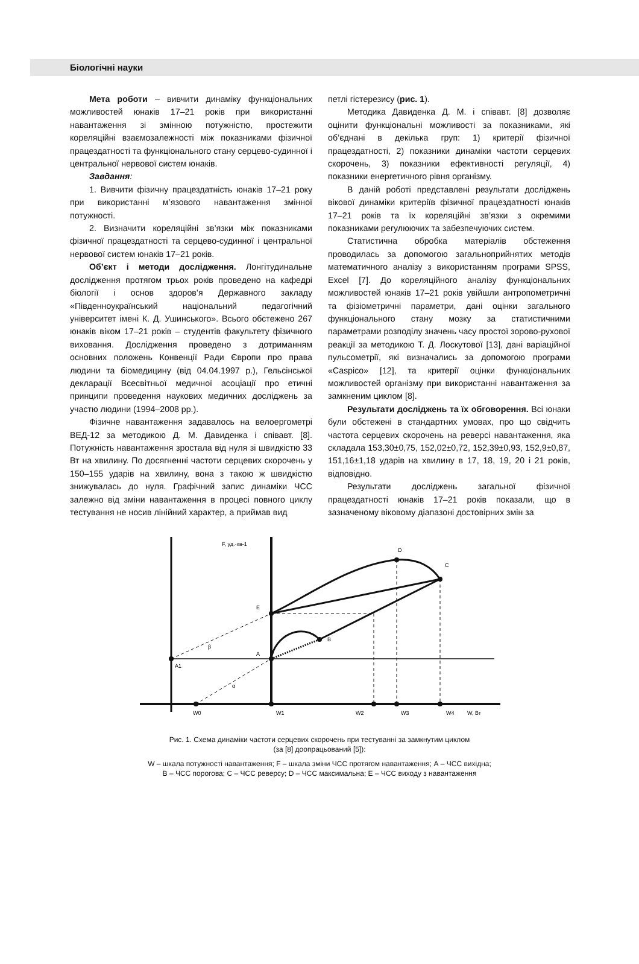Біологічні науки
Мета роботи – вивчити динаміку функціональних можливостей юнаків 17–21 років при використанні навантаження зі змінною потужністю, простежити кореляційні взаємозалежності між показниками фізичної працездатності та функціонального стану серцево-судинної і центральної нервової систем юнаків.
Завдання:
1. Вивчити фізичну працездатність юнаків 17–21 року при використанні м’язового навантаження змінної потужності.
2. Визначити кореляційні зв’язки між показниками фізичної працездатності та серцево-судинної і центральної нервової систем юнаків 17–21 років.
Об’єкт і методи дослідження. Лонгітудинальне дослідження протягом трьох років проведено на кафедрі біології і основ здоров’я Державного закладу «Південноукраїнський національний педагогічний університет імені К. Д. Ушинського». Всього обстежено 267 юнаків віком 17–21 років – студентів факультету фізичного виховання. Дослідження проведено з дотриманням основних положень Конвенції Ради Європи про права людини та біомедицину (від 04.04.1997 р.), Гельсінської декларації Всесвітньої медичної асоціації про етичні принципи проведення наукових медичних досліджень за участю людини (1994–2008 рр.).
Фізичне навантаження задавалось на велоергометрі ВЕД-12 за методикою Д. М. Давиденка і співавт. [8]. Потужність навантаження зростала від нуля зі швидкістю 33 Вт на хвилину. По досягненні частоти серцевих скорочень у 150–155 ударів на хвилину, вона з такою ж швидкістю знижувалась до нуля. Графічний запис динаміки ЧСС залежно від зміни навантаження в процесі повного циклу тестування не носив лінійний характер, а приймав вид
петлі гістерезису (рис. 1).
Методика Давиденка Д. М. і співавт. [8] дозволяє оцінити функціональні можливості за показниками, які об’єднані в декілька груп: 1) критерії фізичної працездатності, 2) показники динаміки частоти серцевих скорочень, 3) показники ефективності регуляції, 4) показники енергетичного рівня організму.
В даній роботі представлені результати досліджень вікової динаміки критеріїв фізичної працездатності юнаків 17–21 років та їх кореляційні зв’язки з окремими показниками регулюючих та забезпечуючих систем.
Статистична обробка матеріалів обстеження проводилась за допомогою загальноприйнятих методів математичного аналізу з використанням програми SPSS, Excel [7]. До кореляційного аналізу функціональних можливостей юнаків 17–21 років увійшли антропометричні та фізіометричні параметри, дані оцінки загального функціонального стану мозку за статистичними параметрами розподілу значень часу простої зорово-рухової реакції за методикою Т. Д. Лоскутової [13], дані варіаційної пульсометрії, які визначались за допомогою програми «Caspico» [12], та критерії оцінки функціональних можливостей організму при використанні навантаження за замкненим циклом [8].
Результати досліджень та їх обговорення. Всі юнаки були обстежені в стандартних умовах, про що свідчить частота серцевих скорочень на реверсі навантаження, яка складала 153,30±0,75, 152,02±0,72, 152,39±0,93, 152,9±0,87, 151,16±1,18 ударів на хвилину в 17, 18, 19, 20 і 21 років, відповідно.
Результати досліджень загальної фізичної працездатності юнаків 17–21 років показали, що в зазначеному віковому діапазоні достовірних змін за
F, уд.·хв-1
D
C
E
B
A
A1
β
α
W0
W1
W2
W3
W4
W, Вт
Рис. 1. Схема динаміки частоти серцевих скорочень при тестуванні за замкнутим циклом
(за [8] доопрацьований [5]):
W – шкала потужності навантаження; F – шкала зміни ЧСС протягом навантаження; А – ЧСС вихідна;
В – ЧСС порогова; С – ЧСС реверсу; D – ЧСС максимальна; Е – ЧСС виходу з навантаження